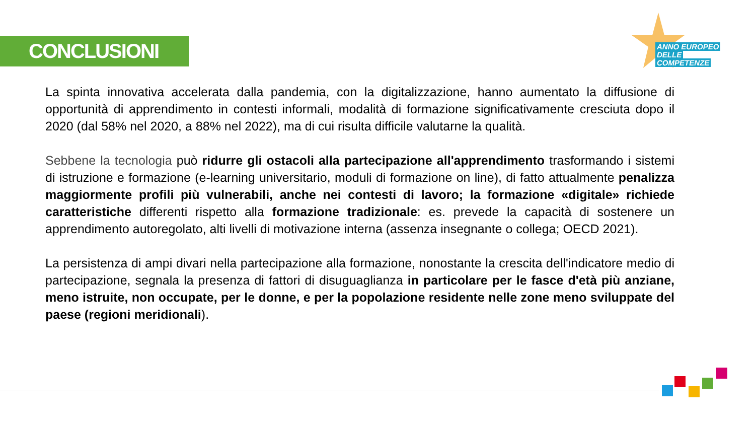CONCLUSIONI
ANNO EUROPEO
DELLE
COMPETENZE
La spinta innovativa accelerata dalla pandemia, con la digitalizzazione, hanno aumentato la diffusione di opportunità di apprendimento in contesti informali, modalità di formazione significativamente cresciuta dopo il 2020 (dal 58% nel 2020, a 88% nel 2022), ma di cui risulta difficile valutarne la qualità.
Sebbene la tecnologia può ridurre gli ostacoli alla partecipazione all'apprendimento trasformando i sistemi di istruzione e formazione (e-learning universitario, moduli di formazione on line), di fatto attualmente penalizza maggiormente profili più vulnerabili, anche nei contesti di lavoro; la formazione «digitale» richiede caratteristiche differenti rispetto alla formazione tradizionale: es. prevede la capacità di sostenere un apprendimento autoregolato, alti livelli di motivazione interna (assenza insegnante o collega; OECD 2021).
La persistenza di ampi divari nella partecipazione alla formazione, nonostante la crescita dell'indicatore medio di partecipazione, segnala la presenza di fattori di disuguaglianza in particolare per le fasce d'età più anziane, meno istruite, non occupate, per le donne, e per la popolazione residente nelle zone meno sviluppate del paese (regioni meridionali).